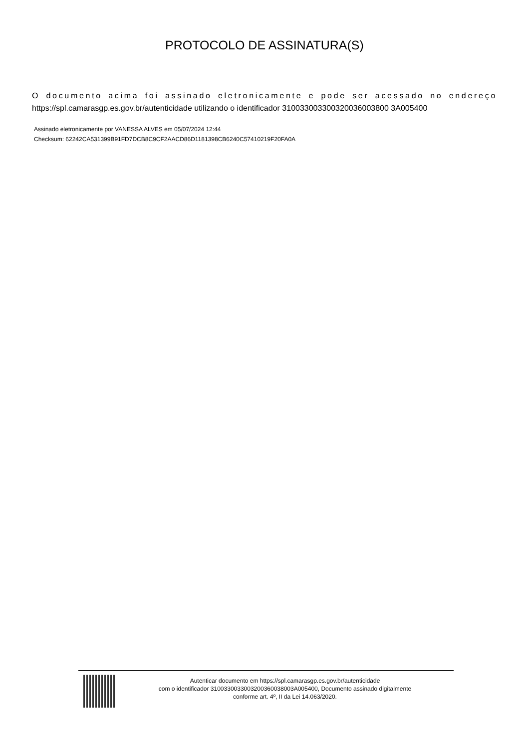PROTOCOLO DE ASSINATURA(S)
O documento acima foi assinado eletronicamente e pode ser acessado no endereço https://spl.camarasgp.es.gov.br/autenticidade utilizando o identificador 310033003300320036003800 3A005400
Assinado eletronicamente por VANESSA ALVES em 05/07/2024 12:44
Checksum: 62242CA531399B91FD7DCB8C9CF2AACD86D1181398CB6240C57410219F20FA0A
Autenticar documento em https://spl.camarasgp.es.gov.br/autenticidade
com o identificador 3100330033003200360038003A005400, Documento assinado digitalmente
conforme art. 4º, II da Lei 14.063/2020.